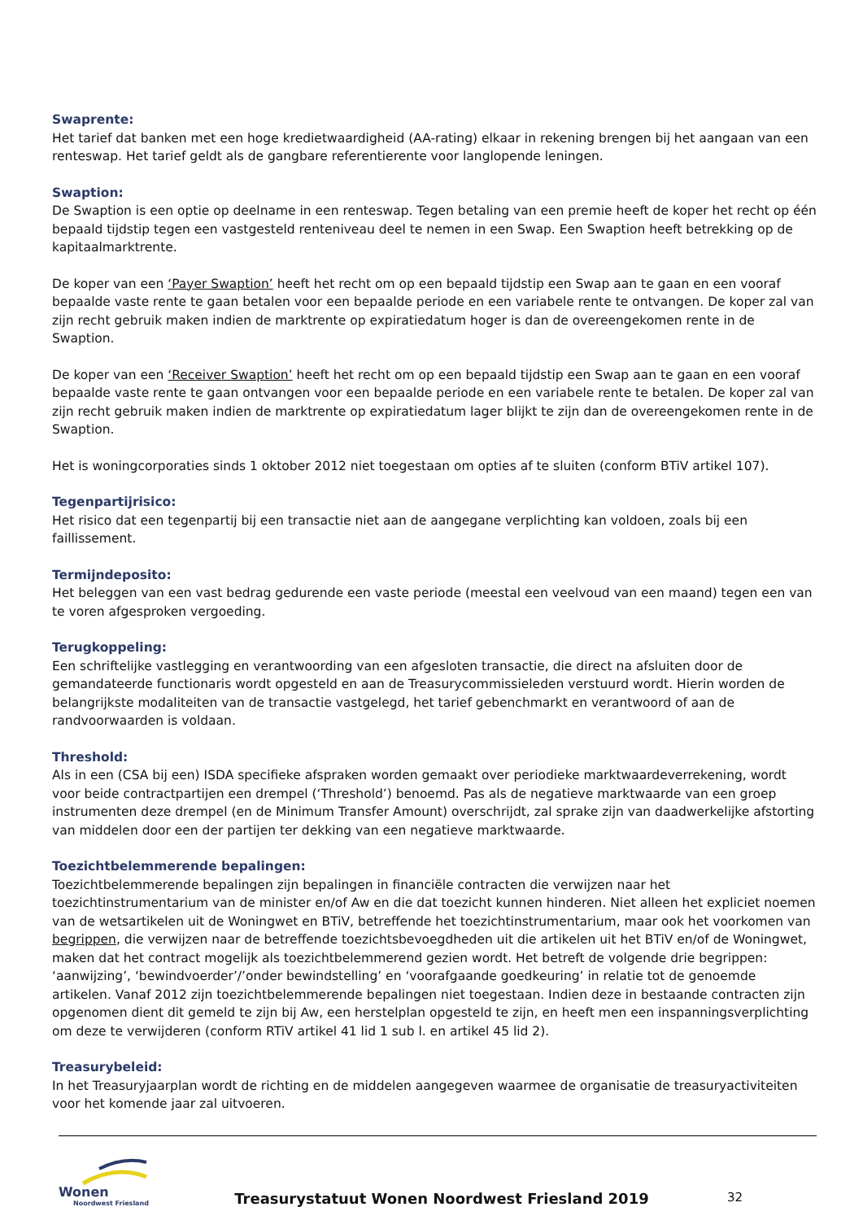Swaprente:
Het tarief dat banken met een hoge kredietwaardigheid (AA-rating) elkaar in rekening brengen bij het aangaan van een renteswap. Het tarief geldt als de gangbare referentierente voor langlopende leningen.
Swaption:
De Swaption is een optie op deelname in een renteswap. Tegen betaling van een premie heeft de koper het recht op één bepaald tijdstip tegen een vastgesteld renteniveau deel te nemen in een Swap. Een Swaption heeft betrekking op de kapitaalmarktrente.
De koper van een ‘Payer Swaption’ heeft het recht om op een bepaald tijdstip een Swap aan te gaan en een vooraf bepaalde vaste rente te gaan betalen voor een bepaalde periode en een variabele rente te ontvangen. De koper zal van zijn recht gebruik maken indien de marktrente op expiratiedatum hoger is dan de overeengekomen rente in de Swaption.
De koper van een ‘Receiver Swaption’ heeft het recht om op een bepaald tijdstip een Swap aan te gaan en een vooraf bepaalde vaste rente te gaan ontvangen voor een bepaalde periode en een variabele rente te betalen. De koper zal van zijn recht gebruik maken indien de marktrente op expiratiedatum lager blijkt te zijn dan de overeengekomen rente in de Swaption.
Het is woningcorporaties sinds 1 oktober 2012 niet toegestaan om opties af te sluiten (conform BTiV artikel 107).
Tegenpartijrisico:
Het risico dat een tegenpartij bij een transactie niet aan de aangegane verplichting kan voldoen, zoals bij een faillissement.
Termijndeposito:
Het beleggen van een vast bedrag gedurende een vaste periode (meestal een veelvoud van een maand) tegen een van te voren afgesproken vergoeding.
Terugkoppeling:
Een schriftelijke vastlegging en verantwoording van een afgesloten transactie, die direct na afsluiten door de gemandateerde functionaris wordt opgesteld en aan de Treasurycommissieleden verstuurd wordt. Hierin worden de belangrijkste modaliteiten van de transactie vastgelegd, het tarief gebenchmarkt en verantwoord of aan de randvoorwaarden is voldaan.
Threshold:
Als in een (CSA bij een) ISDA specifieke afspraken worden gemaakt over periodieke marktwaardeverrekening, wordt voor beide contractpartijen een drempel (‘Threshold’) benoemd. Pas als de negatieve marktwaarde van een groep instrumenten deze drempel (en de Minimum Transfer Amount) overschrijdt, zal sprake zijn van daadwerkelijke afstorting van middelen door een der partijen ter dekking van een negatieve marktwaarde.
Toezichtbelemmerende bepalingen:
Toezichtbelemmerende bepalingen zijn bepalingen in financiële contracten die verwijzen naar het toezichtinstrumentarium van de minister en/of Aw en die dat toezicht kunnen hinderen. Niet alleen het expliciet noemen van de wetsartikelen uit de Woningwet en BTiV, betreffende het toezichtinstrumentarium, maar ook het voorkomen van begrippen, die verwijzen naar de betreffende toezichtsbevoegdheden uit die artikelen uit het BTiV en/of de Woningwet, maken dat het contract mogelijk als toezichtbelemmerend gezien wordt. Het betreft de volgende drie begrippen: ‘aanwijzing’, ‘bewindvoerder’/’onder bewindstelling’ en ‘voorafgaande goedkeuring’ in relatie tot de genoemde artikelen. Vanaf 2012 zijn toezichtbelemmerende bepalingen niet toegestaan. Indien deze in bestaande contracten zijn opgenomen dient dit gemeld te zijn bij Aw, een herstelplan opgesteld te zijn, en heeft men een inspanningsverplichting om deze te verwijderen (conform RTiV artikel 41 lid 1 sub l. en artikel 45 lid 2).
Treasurybeleid:
In het Treasuryjaarplan wordt de richting en de middelen aangegeven waarmee de organisatie de treasuryactiviteiten voor het komende jaar zal uitvoeren.
Wonen
Noordwest Friesland
Treasurystatuut Wonen Noordwest Friesland 2019
32